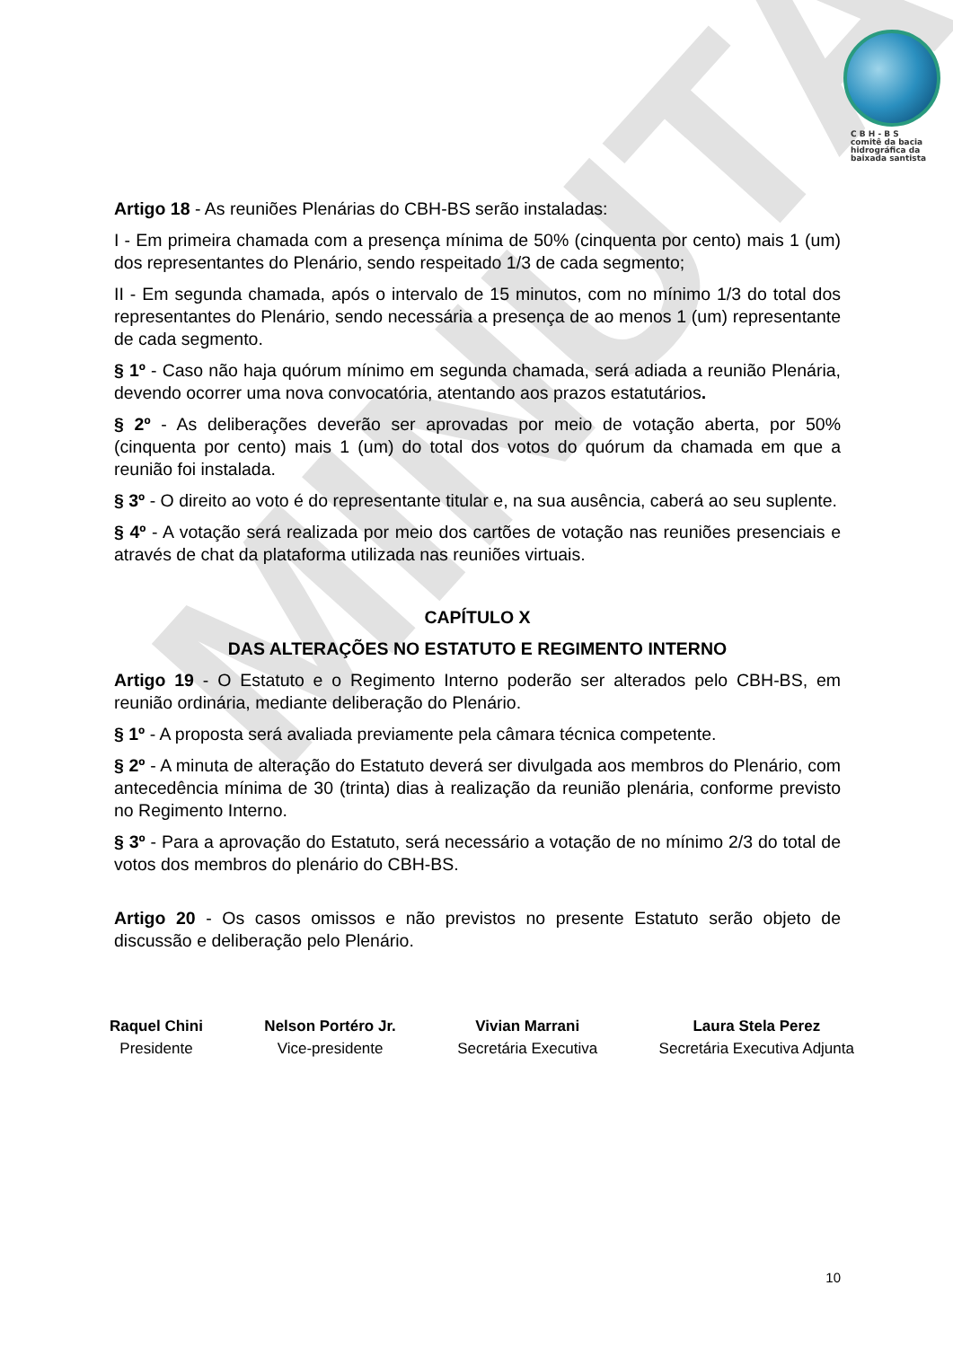MINUTA
C B H - B S
comitê da bacia
hidrográfica da
baixada santista
Artigo 18 - As reuniões Plenárias do CBH-BS serão instaladas:
I - Em primeira chamada com a presença mínima de 50% (cinquenta por cento) mais 1 (um) dos representantes do Plenário, sendo respeitado 1/3 de cada segmento;
II - Em segunda chamada, após o intervalo de 15 minutos, com no mínimo 1/3 do total dos representantes do Plenário, sendo necessária a presença de ao menos 1 (um) representante de cada segmento.
§ 1º - Caso não haja quórum mínimo em segunda chamada, será adiada a reunião Plenária, devendo ocorrer uma nova convocatória, atentando aos prazos estatutários.
§ 2º - As deliberações deverão ser aprovadas por meio de votação aberta, por 50% (cinquenta por cento) mais 1 (um) do total dos votos do quórum da chamada em que a reunião foi instalada.
§ 3º - O direito ao voto é do representante titular e, na sua ausência, caberá ao seu suplente.
§ 4º - A votação será realizada por meio dos cartões de votação nas reuniões presenciais e através de chat da plataforma utilizada nas reuniões virtuais.
CAPÍTULO X
DAS ALTERAÇÕES NO ESTATUTO E REGIMENTO INTERNO
Artigo 19 - O Estatuto e o Regimento Interno poderão ser alterados pelo CBH-BS, em reunião ordinária, mediante deliberação do Plenário.
§ 1º - A proposta será avaliada previamente pela câmara técnica competente.
§ 2º - A minuta de alteração do Estatuto deverá ser divulgada aos membros do Plenário, com antecedência mínima de 30 (trinta) dias à realização da reunião plenária, conforme previsto no Regimento Interno.
§ 3º - Para a aprovação do Estatuto, será necessário a votação de no mínimo 2/3 do total de votos dos membros do plenário do CBH-BS.
Artigo 20 - Os casos omissos e não previstos no presente Estatuto serão objeto de discussão e deliberação pelo Plenário.
Raquel Chini
Presidente
Nelson Portéro Jr.
Vice-presidente
Vivian Marrani
Secretária Executiva
Laura Stela Perez
Secretária Executiva Adjunta
10